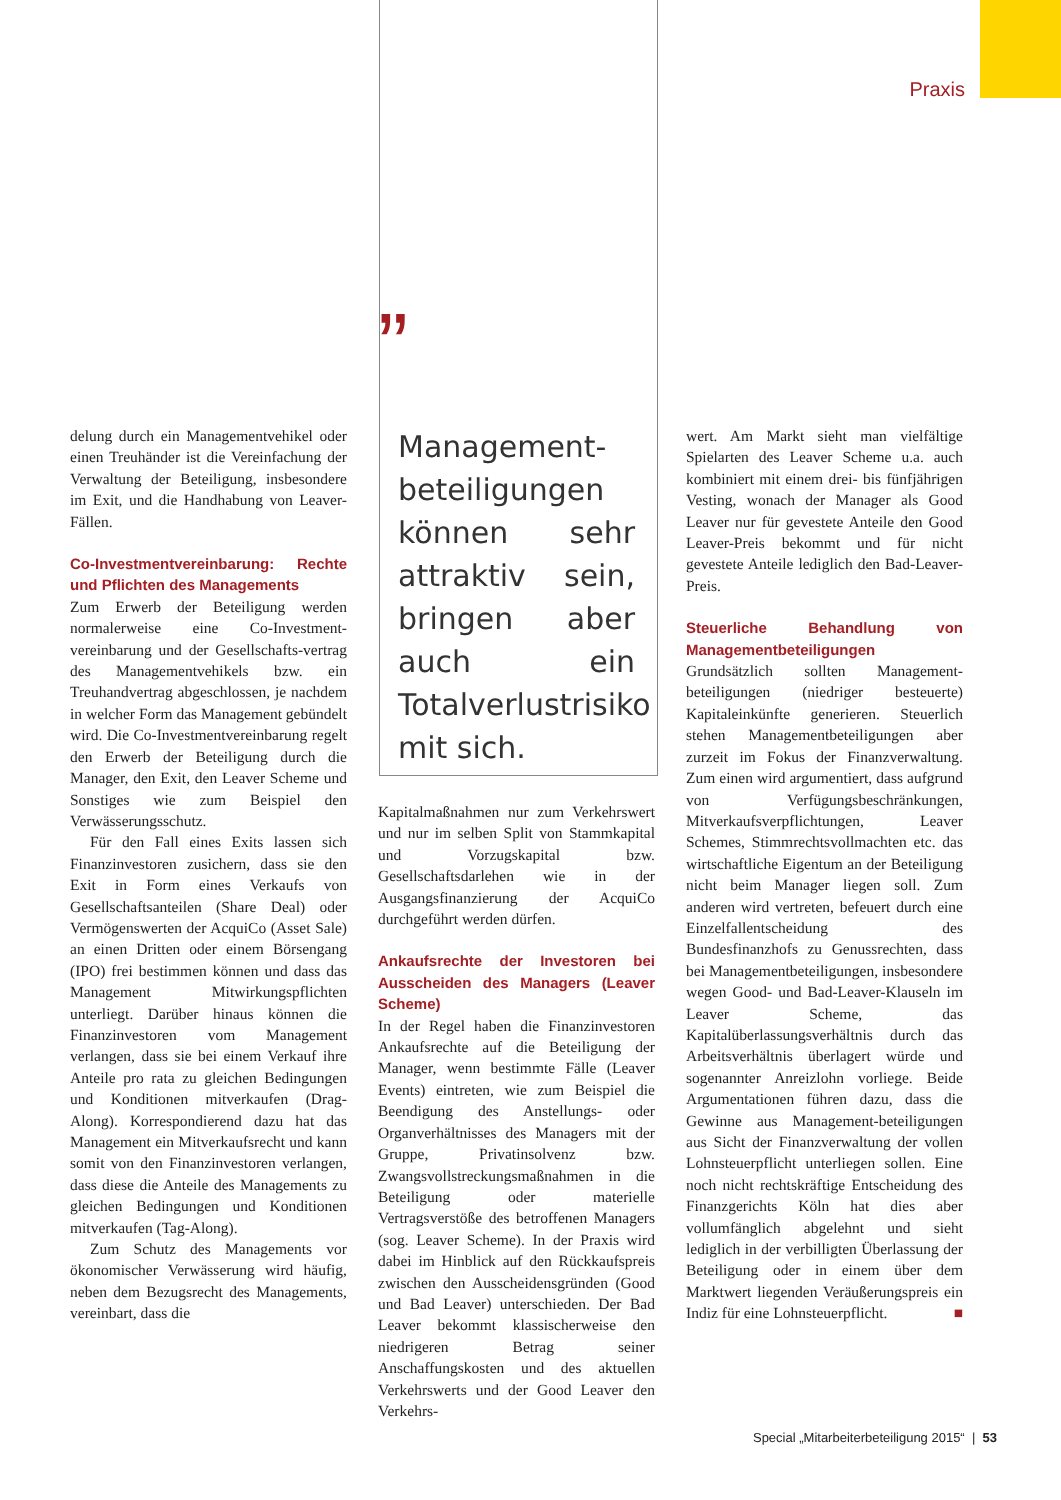Praxis
delung durch ein Managementvehikel oder einen Treuhänder ist die Vereinfachung der Verwaltung der Beteiligung, insbesondere im Exit, und die Handhabung von Leaver-Fällen.
Co-Investmentvereinbarung: Rechte und Pflichten des Managements
Zum Erwerb der Beteiligung werden normalerweise eine Co-Investment-vereinbarung und der Gesellschafts-vertrag des Managementvehikels bzw. ein Treuhandvertrag abgeschlossen, je nachdem in welcher Form das Management gebündelt wird. Die Co-Investmentvereinbarung regelt den Erwerb der Beteiligung durch die Manager, den Exit, den Leaver Scheme und Sonstiges wie zum Beispiel den Verwässerungsschutz.
Für den Fall eines Exits lassen sich Finanzinvestoren zusichern, dass sie den Exit in Form eines Verkaufs von Gesellschaftsanteilen (Share Deal) oder Vermögenswerten der AcquiCo (Asset Sale) an einen Dritten oder einem Börsengang (IPO) frei bestimmen können und dass das Management Mitwirkungspflichten unterliegt. Darüber hinaus können die Finanzinvestoren vom Management verlangen, dass sie bei einem Verkauf ihre Anteile pro rata zu gleichen Bedingungen und Konditionen mitverkaufen (Drag-Along). Korrespondierend dazu hat das Management ein Mitverkaufsrecht und kann somit von den Finanzinvestoren verlangen, dass diese die Anteile des Managements zu gleichen Bedingungen und Konditionen mitverkaufen (Tag-Along).
Zum Schutz des Managements vor ökonomischer Verwässerung wird häufig, neben dem Bezugsrecht des Managements, vereinbart, dass die
”
Management-beteiligungen können sehr attraktiv sein, bringen aber auch ein Totalverlustrisiko mit sich.
Kapitalmaßnahmen nur zum Verkehrswert und nur im selben Split von Stammkapital und Vorzugskapital bzw. Gesellschaftsdarlehen wie in der Ausgangsfinanzierung der AcquiCo durchgeführt werden dürfen.
Ankaufsrechte der Investoren bei Ausscheiden des Managers (Leaver Scheme)
In der Regel haben die Finanzinvestoren Ankaufsrechte auf die Beteiligung der Manager, wenn bestimmte Fälle (Leaver Events) eintreten, wie zum Beispiel die Beendigung des Anstellungs- oder Organverhältnisses des Managers mit der Gruppe, Privatinsolvenz bzw. Zwangsvollstreckungsmaßnahmen in die Beteiligung oder materielle Vertragsverstöße des betroffenen Managers (sog. Leaver Scheme). In der Praxis wird dabei im Hinblick auf den Rückkaufspreis zwischen den Ausscheidensgründen (Good und Bad Leaver) unterschieden. Der Bad Leaver bekommt klassischerweise den niedrigeren Betrag seiner Anschaffungskosten und des aktuellen Verkehrswerts und der Good Leaver den Verkehrs-
wert. Am Markt sieht man vielfältige Spielarten des Leaver Scheme u.a. auch kombiniert mit einem drei- bis fünfjährigen Vesting, wonach der Manager als Good Leaver nur für gevestete Anteile den Good Leaver-Preis bekommt und für nicht gevestete Anteile lediglich den Bad-Leaver-Preis.
Steuerliche Behandlung von Managementbeteiligungen
Grundsätzlich sollten Management-beteiligungen (niedriger besteuerte) Kapitaleinkünfte generieren. Steuerlich stehen Managementbeteiligungen aber zurzeit im Fokus der Finanzverwaltung. Zum einen wird argumentiert, dass aufgrund von Verfügungsbeschränkungen, Mitverkaufsverpflichtungen, Leaver Schemes, Stimmrechtsvollmachten etc. das wirtschaftliche Eigentum an der Beteiligung nicht beim Manager liegen soll. Zum anderen wird vertreten, befeuert durch eine Einzelfallentscheidung des Bundesfinanzhofs zu Genussrechten, dass bei Managementbeteiligungen, insbesondere wegen Good- und Bad-Leaver-Klauseln im Leaver Scheme, das Kapitalüberlassungsverhältnis durch das Arbeitsverhältnis überlagert würde und sogenannter Anreizlohn vorliege. Beide Argumentationen führen dazu, dass die Gewinne aus Management-beteiligungen aus Sicht der Finanzverwaltung der vollen Lohnsteuerpflicht unterliegen sollen. Eine noch nicht rechtskräftige Entscheidung des Finanzgerichts Köln hat dies aber vollumfänglich abgelehnt und sieht lediglich in der verbilligten Überlassung der Beteiligung oder in einem über dem Marktwert liegenden Veräußerungspreis ein Indiz für eine Lohnsteuerpflicht. ■
Special „Mitarbeiterbeteiligung 2015“ | 53